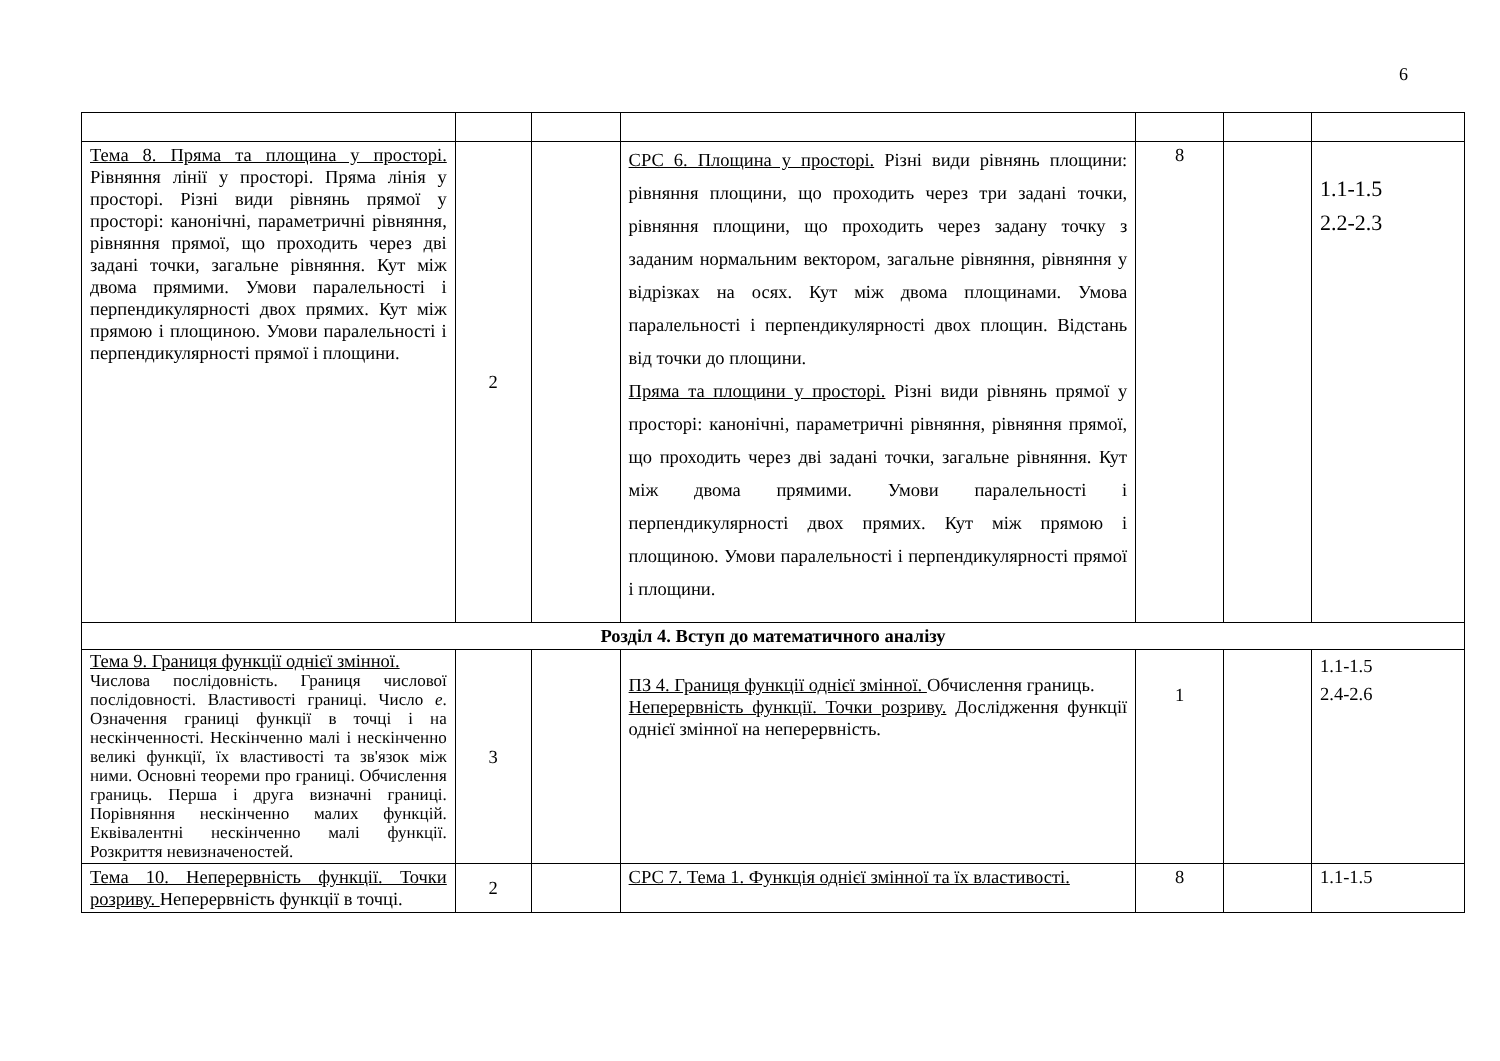6
| Тема 8. Пряма та площина у просторі. Рівняння лінії у просторі. Пряма лінія у просторі. Різні види рівнянь прямої у просторі: канонічні, параметричні рівняння, рівняння прямої, що проходить через дві задані точки, загальне рівняння. Кут між двома прямими. Умови паралельності і перпендикулярності двох прямих. Кут між прямою і площиною. Умови паралельності і перпендикулярності прямої і площини. | 2 | | СРС 6. Площина у просторі. Різні види рівнянь площини: рівняння площини, що проходить через три задані точки, рівняння площини, що проходить через задану точку з заданим нормальним вектором, загальне рівняння, рівняння у відрізках на осях. Кут між двома площинами. Умова паралельності і перпендикулярності двох площин. Відстань від точки до площини. Пряма та площини у просторі. Різні види рівнянь прямої у просторі: канонічні, параметричні рівняння, рівняння прямої, що проходить через дві задані точки, загальне рівняння. Кут між двома прямими. Умови паралельності і перпендикулярності двох прямих. Кут між прямою і площиною. Умови паралельності і перпендикулярності прямої і площини. | 8 | | 1.1-1.5 2.2-2.3 |
| Розділ 4. Вступ до математичного аналізу | | | | | | |
| Тема 9. Границя функції однієї змінної. Числова послідовність. Границя числової послідовності. Властивості границі. Число е . Означення границі функції в точці і на нескінченності. Нескінченно малі і нескінченно великі функції, їх властивості та зв'язок між ними. Основні теореми про границі. Обчислення границь. Перша і друга визначні границі. Порівняння нескінченно малих функцій. Еквівалентні нескінченно малі функції. Розкриття невизначеностей. | 3 | | ПЗ 4. Границя функції однієї змінної. Обчислення границь. Неперервність функції. Точки розриву. Дослідження функції однієї змінної на неперервність. | 1 | | 1.1-1.5 2.4-2.6 |
| Тема 10. Неперервність функції. Точки розриву. Неперервність функції в точці. | 2 | | СРС 7. Тема 1. Функція однієї змінної та їх властивості. | 8 | | 1.1-1.5 |